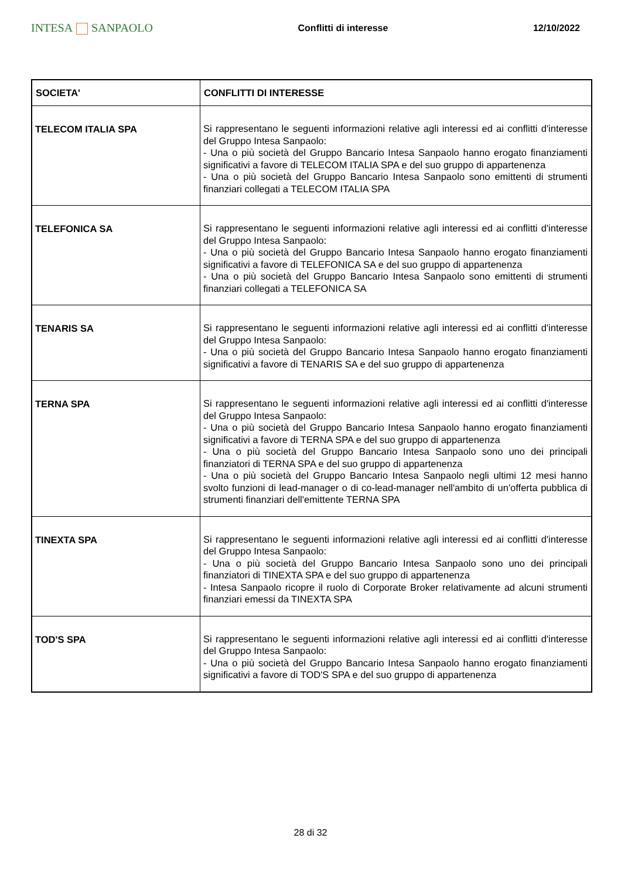INTESA SANPAOLO
Conflitti di interesse 12/10/2022
| SOCIETA' | CONFLITTI DI INTERESSE |
| --- | --- |
| TELECOM ITALIA SPA | Si rappresentano le seguenti informazioni relative agli interessi ed ai conflitti d'interesse del Gruppo Intesa Sanpaolo: - Una o più società del Gruppo Bancario Intesa Sanpaolo hanno erogato finanziamenti significativi a favore di TELECOM ITALIA SPA e del suo gruppo di appartenenza - Una o più società del Gruppo Bancario Intesa Sanpaolo sono emittenti di strumenti finanziari collegati a TELECOM ITALIA SPA |
| TELEFONICA SA | Si rappresentano le seguenti informazioni relative agli interessi ed ai conflitti d'interesse del Gruppo Intesa Sanpaolo: - Una o più società del Gruppo Bancario Intesa Sanpaolo hanno erogato finanziamenti significativi a favore di TELEFONICA SA e del suo gruppo di appartenenza - Una o più società del Gruppo Bancario Intesa Sanpaolo sono emittenti di strumenti finanziari collegati a TELEFONICA SA |
| TENARIS SA | Si rappresentano le seguenti informazioni relative agli interessi ed ai conflitti d'interesse del Gruppo Intesa Sanpaolo: - Una o più società del Gruppo Bancario Intesa Sanpaolo hanno erogato finanziamenti significativi a favore di TENARIS SA e del suo gruppo di appartenenza |
| TERNA SPA | Si rappresentano le seguenti informazioni relative agli interessi ed ai conflitti d'interesse del Gruppo Intesa Sanpaolo: - Una o più società del Gruppo Bancario Intesa Sanpaolo hanno erogato finanziamenti significativi a favore di TERNA SPA e del suo gruppo di appartenenza - Una o più società del Gruppo Bancario Intesa Sanpaolo sono uno dei principali finanziatori di TERNA SPA e del suo gruppo di appartenenza - Una o più società del Gruppo Bancario Intesa Sanpaolo negli ultimi 12 mesi hanno svolto funzioni di lead-manager o di co-lead-manager nell'ambito di un'offerta pubblica di strumenti finanziari dell'emittente TERNA SPA |
| TINEXTA SPA | Si rappresentano le seguenti informazioni relative agli interessi ed ai conflitti d'interesse del Gruppo Intesa Sanpaolo: - Una o più società del Gruppo Bancario Intesa Sanpaolo sono uno dei principali finanziatori di TINEXTA SPA e del suo gruppo di appartenenza - Intesa Sanpaolo ricopre il ruolo di Corporate Broker relativamente ad alcuni strumenti finanziari emessi da TINEXTA SPA |
| TOD'S SPA | Si rappresentano le seguenti informazioni relative agli interessi ed ai conflitti d'interesse del Gruppo Intesa Sanpaolo: - Una o più società del Gruppo Bancario Intesa Sanpaolo hanno erogato finanziamenti significativi a favore di TOD'S SPA e del suo gruppo di appartenenza |
28 di 32